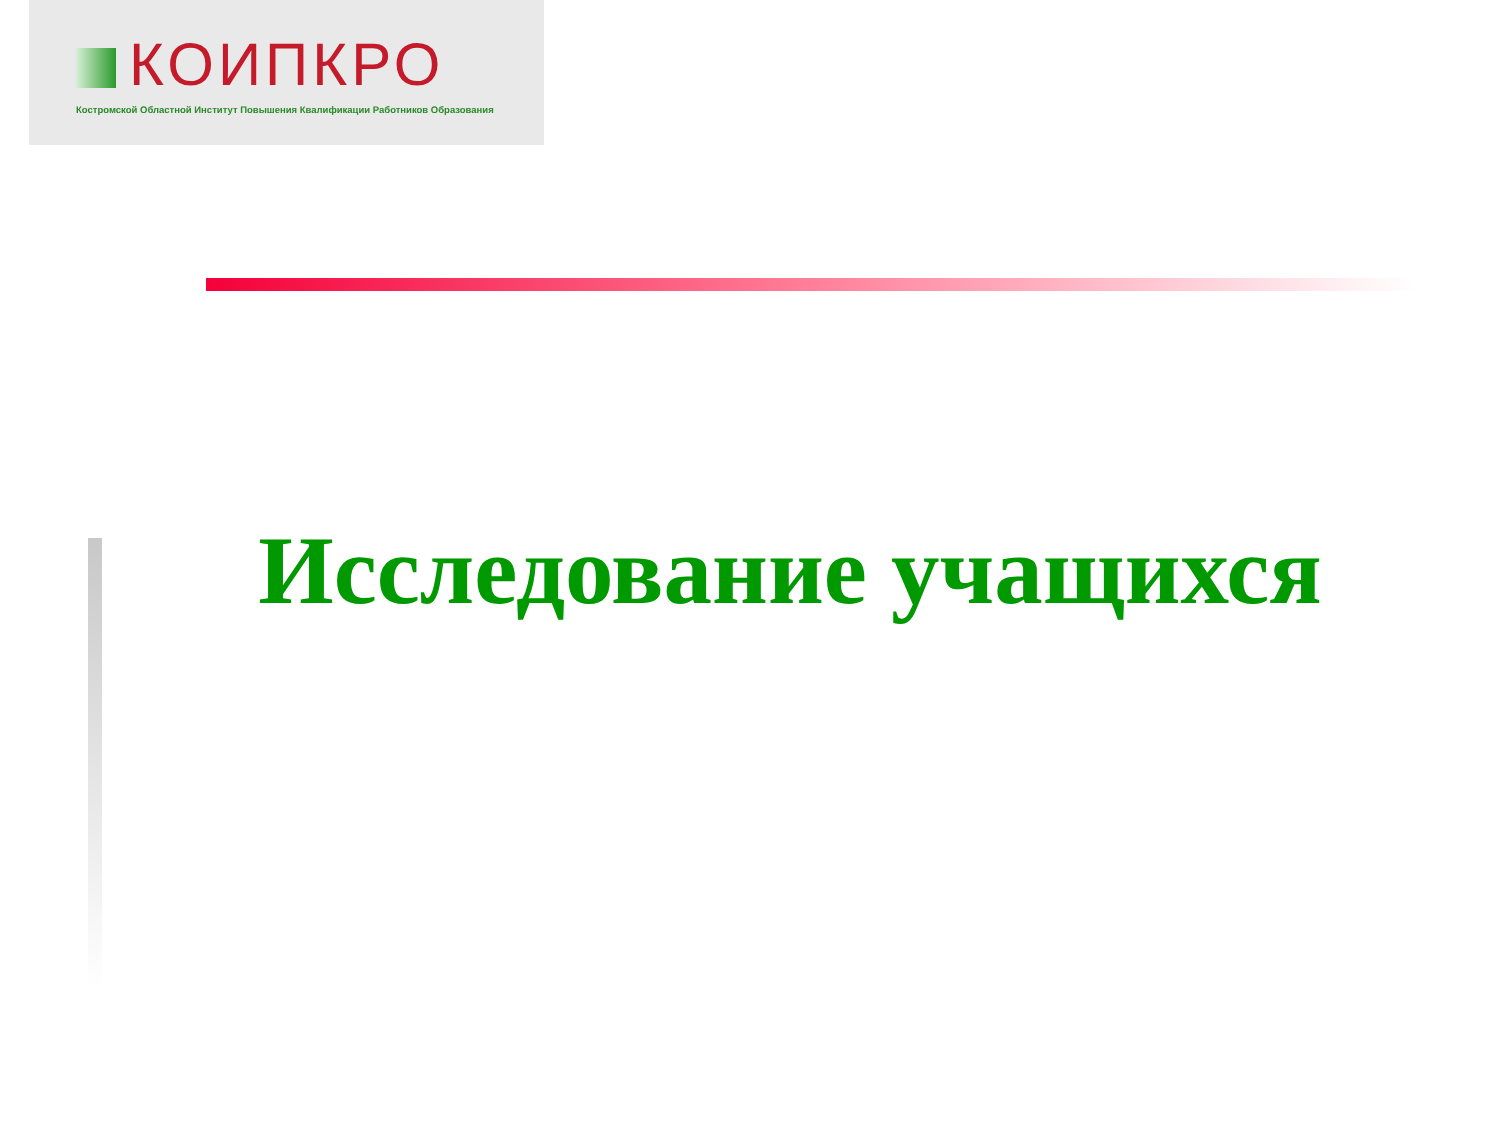КОИПКРО
Костромской Областной Институт Повышения Квалификации Работников Образования
Исследование учащихся